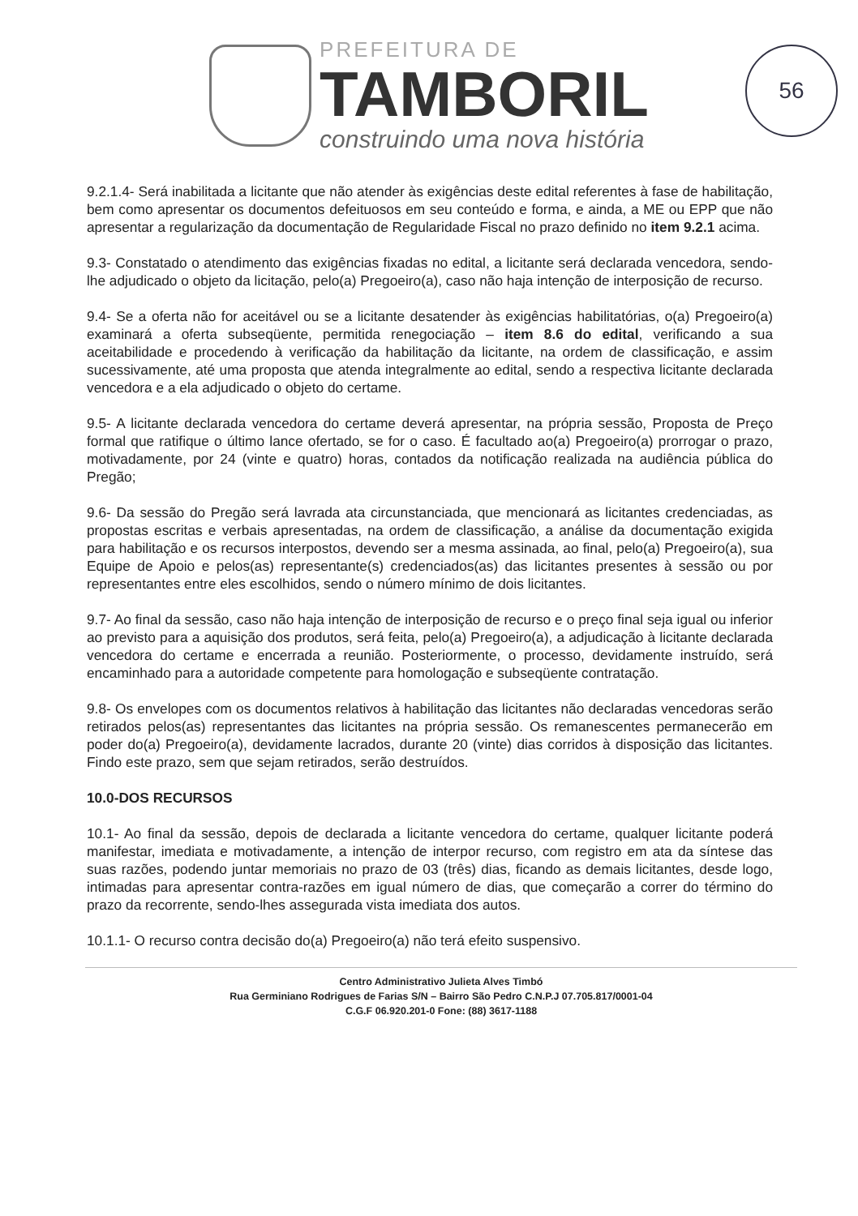PREFEITURA DE
TAMBORIL
construindo uma nova história
56
9.2.1.4- Será inabilitada a licitante que não atender às exigências deste edital referentes à fase de habilitação, bem como apresentar os documentos defeituosos em seu conteúdo e forma, e ainda, a ME ou EPP que não apresentar a regularização da documentação de Regularidade Fiscal no prazo definido no item 9.2.1 acima.
9.3- Constatado o atendimento das exigências fixadas no edital, a licitante será declarada vencedora, sendo-lhe adjudicado o objeto da licitação, pelo(a) Pregoeiro(a), caso não haja intenção de interposição de recurso.
9.4- Se a oferta não for aceitável ou se a licitante desatender às exigências habilitatórias, o(a) Pregoeiro(a) examinará a oferta subseqüente, permitida renegociação – item 8.6 do edital, verificando a sua aceitabilidade e procedendo à verificação da habilitação da licitante, na ordem de classificação, e assim sucessivamente, até uma proposta que atenda integralmente ao edital, sendo a respectiva licitante declarada vencedora e a ela adjudicado o objeto do certame.
9.5- A licitante declarada vencedora do certame deverá apresentar, na própria sessão, Proposta de Preço formal que ratifique o último lance ofertado, se for o caso. É facultado ao(a) Pregoeiro(a) prorrogar o prazo, motivadamente, por 24 (vinte e quatro) horas, contados da notificação realizada na audiência pública do Pregão;
9.6- Da sessão do Pregão será lavrada ata circunstanciada, que mencionará as licitantes credenciadas, as propostas escritas e verbais apresentadas, na ordem de classificação, a análise da documentação exigida para habilitação e os recursos interpostos, devendo ser a mesma assinada, ao final, pelo(a) Pregoeiro(a), sua Equipe de Apoio e pelos(as) representante(s) credenciados(as) das licitantes presentes à sessão ou por representantes entre eles escolhidos, sendo o número mínimo de dois licitantes.
9.7- Ao final da sessão, caso não haja intenção de interposição de recurso e o preço final seja igual ou inferior ao previsto para a aquisição dos produtos, será feita, pelo(a) Pregoeiro(a), a adjudicação à licitante declarada vencedora do certame e encerrada a reunião. Posteriormente, o processo, devidamente instruído, será encaminhado para a autoridade competente para homologação e subseqüente contratação.
9.8- Os envelopes com os documentos relativos à habilitação das licitantes não declaradas vencedoras serão retirados pelos(as) representantes das licitantes na própria sessão. Os remanescentes permanecerão em poder do(a) Pregoeiro(a), devidamente lacrados, durante 20 (vinte) dias corridos à disposição das licitantes. Findo este prazo, sem que sejam retirados, serão destruídos.
10.0-DOS RECURSOS
10.1- Ao final da sessão, depois de declarada a licitante vencedora do certame, qualquer licitante poderá manifestar, imediata e motivadamente, a intenção de interpor recurso, com registro em ata da síntese das suas razões, podendo juntar memoriais no prazo de 03 (três) dias, ficando as demais licitantes, desde logo, intimadas para apresentar contra-razões em igual número de dias, que começarão a correr do término do prazo da recorrente, sendo-lhes assegurada vista imediata dos autos.
10.1.1- O recurso contra decisão do(a) Pregoeiro(a) não terá efeito suspensivo.
Centro Administrativo Julieta Alves Timbó
Rua Germiniano Rodrigues de Farias S/N – Bairro São Pedro C.N.P.J 07.705.817/0001-04
C.G.F 06.920.201-0 Fone: (88) 3617-1188